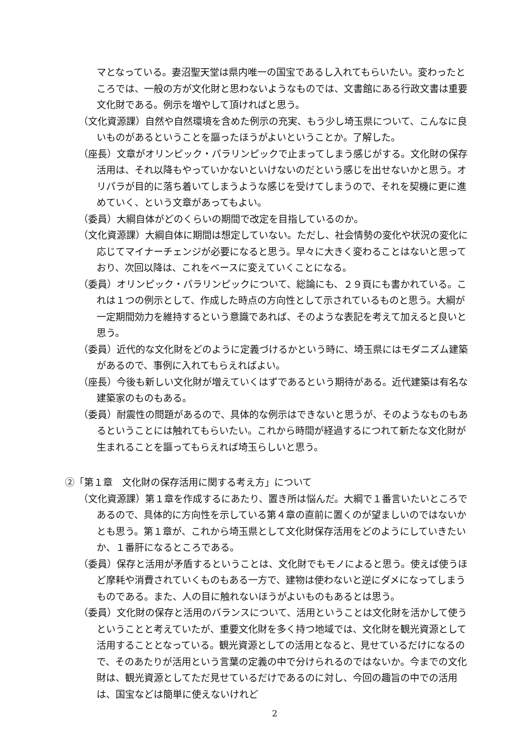マとなっている。妻沼聖天堂は県内唯一の国宝であるし入れてもらいたい。変わったところでは、一般の方が文化財と思わないようなものでは、文書館にある行政文書は重要文化財である。例示を増やして頂ければと思う。
（文化資源課）自然や自然環境を含めた例示の充実、もう少し埼玉県について、こんなに良いものがあるということを謳ったほうがよいということか。了解した。
（座長）文章がオリンピック・パラリンピックで止まってしまう感じがする。文化財の保存活用は、それ以降もやっていかないといけないのだという感じを出せないかと思う。オリパラが目的に落ち着いてしまうような感じを受けてしまうので、それを契機に更に進めていく、という文章があってもよい。
（委員）大綱自体がどのくらいの期間で改定を目指しているのか。
（文化資源課）大綱自体に期間は想定していない。ただし、社会情勢の変化や状況の変化に応じてマイナーチェンジが必要になると思う。早々に大きく変わることはないと思っており、次回以降は、これをベースに変えていくことになる。
（委員）オリンピック・パラリンピックについて、総論にも、２９頁にも書かれている。これは１つの例示として、作成した時点の方向性として示されているものと思う。大綱が一定期間効力を維持するという意識であれば、そのような表記を考えて加えると良いと思う。
（委員）近代的な文化財をどのように定義づけるかという時に、埼玉県にはモダニズム建築があるので、事例に入れてもらえればよい。
（座長）今後も新しい文化財が増えていくはずであるという期待がある。近代建築は有名な建築家のものもある。
（委員）耐震性の問題があるので、具体的な例示はできないと思うが、そのようなものもあるということには触れてもらいたい。これから時間が経過するにつれて新たな文化財が生まれることを謳ってもらえれば埼玉らしいと思う。
②「第１章　文化財の保存活用に関する考え方」について
（文化資源課）第１章を作成するにあたり、置き所は悩んだ。大綱で１番言いたいところであるので、具体的に方向性を示している第４章の直前に置くのが望ましいのではないかとも思う。第１章が、これから埼玉県として文化財保存活用をどのようにしていきたいか、１番肝になるところである。
（委員）保存と活用が矛盾するということは、文化財でもモノによると思う。使えば使うほど摩耗や消費されていくものもある一方で、建物は使わないと逆にダメになってしまうものである。また、人の目に触れないほうがよいものもあるとは思う。
（委員）文化財の保存と活用のバランスについて、活用ということは文化財を活かして使うということと考えていたが、重要文化財を多く持つ地域では、文化財を観光資源として活用することとなっている。観光資源としての活用となると、見せているだけになるので、そのあたりが活用という言葉の定義の中で分けられるのではないか。今までの文化財は、観光資源としてただ見せているだけであるのに対し、今回の趣旨の中での活用は、国宝などは簡単に使えないけれど
2